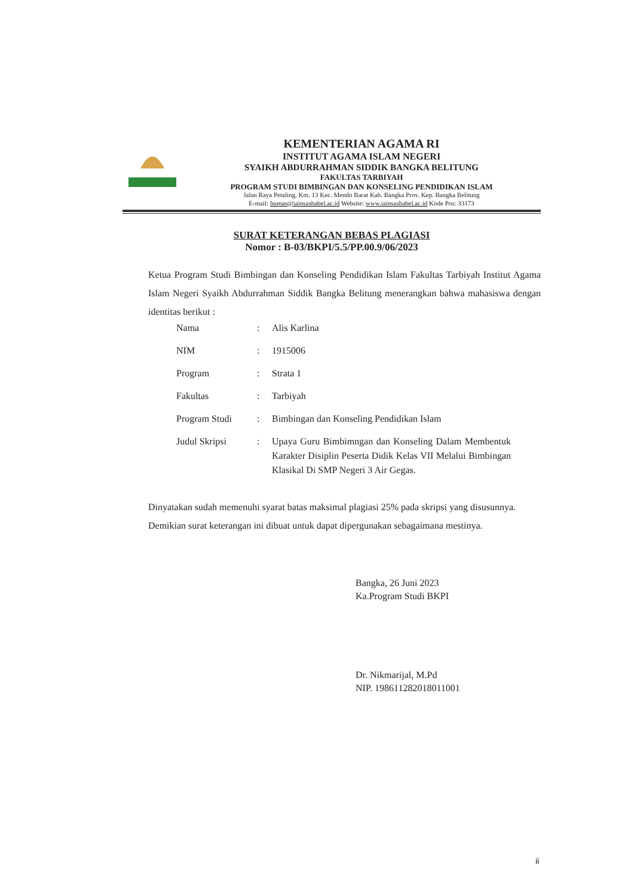KEMENTERIAN AGAMA RI
INSTITUT AGAMA ISLAM NEGERI
SYAIKH ABDURRAHMAN SIDDIK BANGKA BELITUNG
FAKULTAS TARBIYAH
PROGRAM STUDI BIMBINGAN DAN KONSELING PENDIDIKAN ISLAM
Jalan Raya Petaling, Km. 13 Kec. Mendo Barat Kab. Bangka Prov. Kep. Bangka Belitung
E-mail: humas@iainsasbabel.ac.id Website: www.iainsasbabel.ac.id Kode Pos: 33173
SURAT KETERANGAN BEBAS PLAGIASI
Nomor : B-03/BKPI/5.5/PP.00.9/06/2023
Ketua Program Studi Bimbingan dan Konseling Pendidikan Islam Fakultas Tarbiyah Institut Agama Islam Negeri Syaikh Abdurrahman Siddik Bangka Belitung menerangkan bahwa mahasiswa dengan identitas berikut :
| Nama | : | Alis Karlina |
| NIM | : | 1915006 |
| Program | : | Strata 1 |
| Fakultas | : | Tarbiyah |
| Program Studi | : | Bimbingan dan Konseling Pendidikan Islam |
| Judul Skripsi | : | Upaya Guru Bimbimngan dan Konseling Dalam Membentuk Karakter Disiplin Peserta Didik Kelas VII Melalui Bimbingan Klasikal Di SMP Negeri 3 Air Gegas. |
Dinyatakan sudah memenuhi syarat batas maksimal plagiasi 25% pada skripsi yang disusunnya.
Demikian surat keterangan ini dibuat untuk dapat dipergunakan sebagaimana mestinya.
Bangka, 26 Juni 2023
Ka.Program Studi BKPI
Dr. Nikmarijal, M.Pd
NIP. 198611282018011001
ii